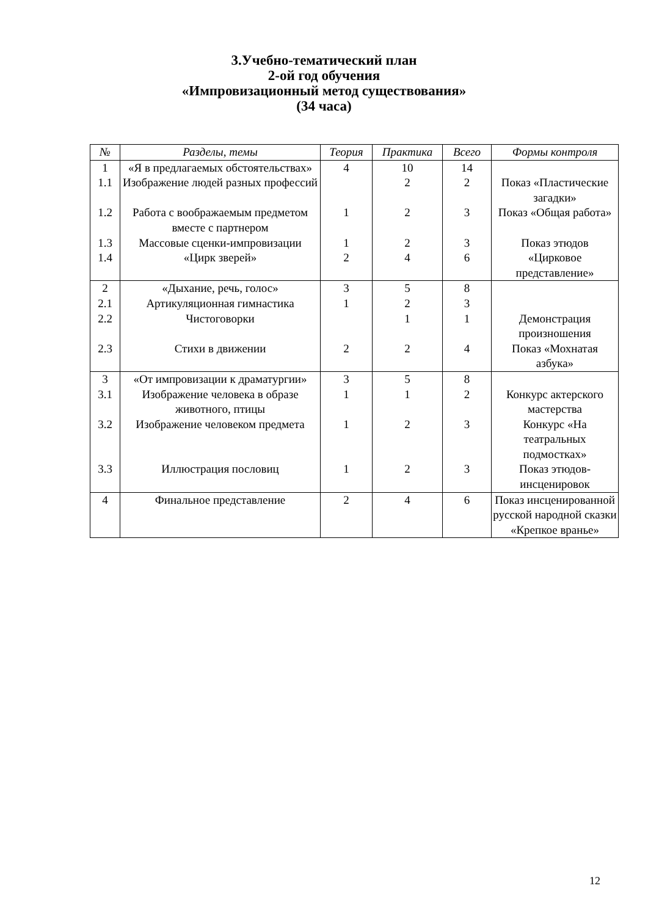3.Учебно-тематический план
2-ой год обучения
«Импровизационный метод существования»
(34 часа)
| № | Разделы, темы | Теория | Практика | Всего | Формы контроля |
| --- | --- | --- | --- | --- | --- |
| 1 | «Я в предлагаемых обстоятельствах» | 4 | 10 | 14 | |
| 1.1 | Изображение людей разных профессий | | 2 | 2 | Показ «Пластические загадки» |
| 1.2 | Работа с воображаемым предметом вместе с партнером | 1 | 2 | 3 | Показ «Общая работа» |
| 1.3 | Массовые сценки-импровизации | 1 | 2 | 3 | Показ этюдов |
| 1.4 | «Цирк зверей» | 2 | 4 | 6 | «Цирковое представление» |
| 2 | «Дыхание, речь, голос» | 3 | 5 | 8 | |
| 2.1 | Артикуляционная гимнастика | 1 | 2 | 3 | |
| 2.2 | Чистоговорки | | 1 | 1 | Демонстрация произношения |
| 2.3 | Стихи в движении | 2 | 2 | 4 | Показ «Мохнатая азбука» |
| 3 | «От импровизации к драматургии» | 3 | 5 | 8 | |
| 3.1 | Изображение человека в образе животного, птицы | 1 | 1 | 2 | Конкурс актерского мастерства |
| 3.2 | Изображение человеком предмета | 1 | 2 | 3 | Конкурс «На театральных подмостках» |
| 3.3 | Иллюстрация пословиц | 1 | 2 | 3 | Показ этюдов-инсценировок |
| 4 | Финальное представление | 2 | 4 | 6 | Показ инсценированной русской народной сказки «Крепкое вранье» |
12